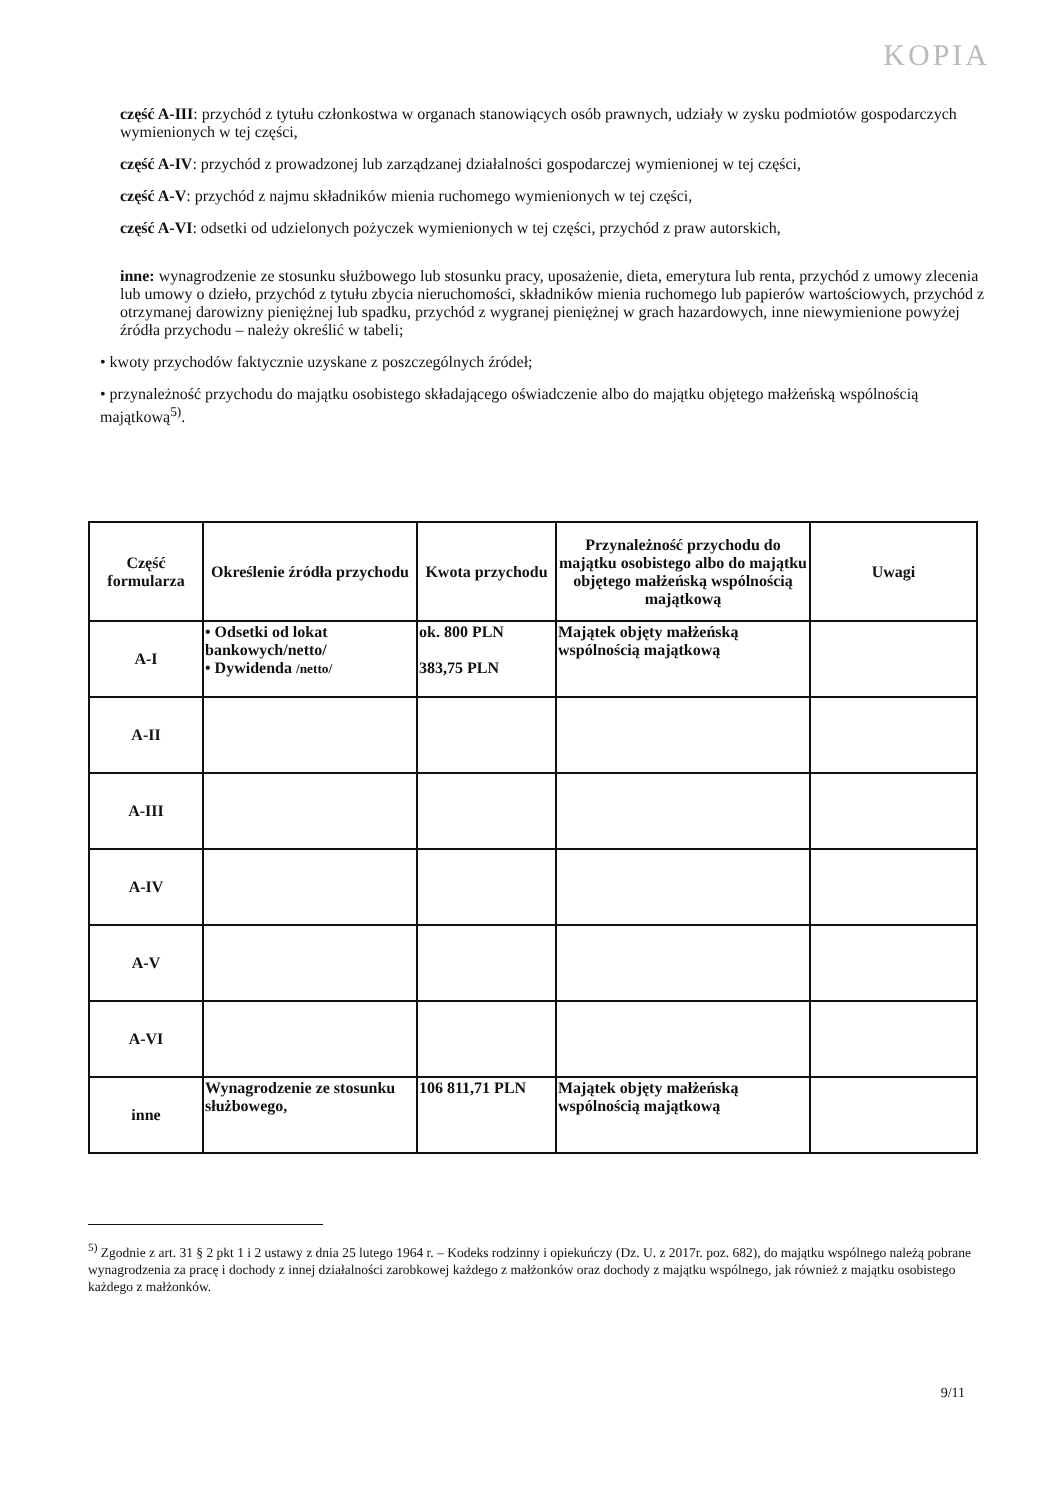KOPIA
część A-III: przychód z tytułu członkostwa w organach stanowiących osób prawnych, udziały w zysku podmiotów gospodarczych wymienionych w tej części,
część A-IV: przychód z prowadzonej lub zarządzanej działalności gospodarczej wymienionej w tej części,
część A-V: przychód z najmu składników mienia ruchomego wymienionych w tej części,
część A-VI: odsetki od udzielonych pożyczek wymienionych w tej części, przychód z praw autorskich,
inne: wynagrodzenie ze stosunku służbowego lub stosunku pracy, uposażenie, dieta, emerytura lub renta, przychód z umowy zlecenia lub umowy o dzieło, przychód z tytułu zbycia nieruchomości, składników mienia ruchomego lub papierów wartościowych, przychód z otrzymanej darowizny pieniężnej lub spadku, przychód z wygranej pieniężnej w grach hazardowych, inne niewymienione powyżej źródła przychodu – należy określić w tabeli;
• kwoty przychodów faktycznie uzyskane z poszczególnych źródeł;
• przynależność przychodu do majątku osobistego składającego oświadczenie albo do majątku objętego małżeńską wspólnością majątkową<sup>5)</sup>.
| Część formularza | Określenie źródła przychodu | Kwota przychodu | Przynależność przychodu do majątku osobistego albo do majątku objętego małżeńską wspólnością majątkową | Uwagi |
| --- | --- | --- | --- | --- |
| A-I | • Odsetki od lokat bankowych/netto/ • Dywidenda /netto/ | ok. 800 PLN 383,75 PLN | Majątek objęty małżeńską wspólnością majątkową | |
| A-II | | | | |
| A-III | | | | |
| A-IV | | | | |
| A-V | | | | |
| A-VI | | | | |
| inne | Wynagrodzenie ze stosunku służbowego, | 106 811,71 PLN | Majątek objęty małżeńską wspólnością majątkową | |
<sup>5)</sup> Zgodnie z art. 31 § 2 pkt 1 i 2 ustawy z dnia 25 lutego 1964 r. – Kodeks rodzinny i opiekuńczy (Dz. U. z 2017r. poz. 682), do majątku wspólnego należą pobrane wynagrodzenia za pracę i dochody z innej działalności zarobkowej każdego z małżonków oraz dochody z majątku wspólnego, jak również z majątku osobistego każdego z małżonków.
9/11